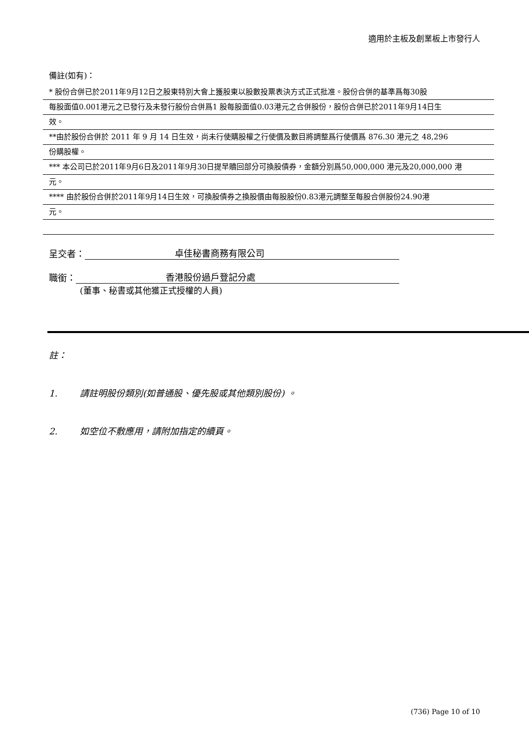適用於主板及創業板上市發行人
備註(如有)：
* 股份合併已於2011年9月12日之股東特別大會上獲股東以股數投票表決方式正式批准。股份合併的基準爲每30股
每股面值0.001港元之已發行及未發行股份合併爲1 股每股面值0.03港元之合併股份，股份合併已於2011年9月14日生
效。
**由於股份合併於 2011 年 9 月 14 日生效，尚未行使購股權之行使價及數目將調整爲行使價爲 876.30 港元之 48,296
份購股權。
*** 本公司已於2011年9月6日及2011年9月30日提早贖回部分可換股債券，金額分別爲50,000,000 港元及20,000,000 港
元。
**** 由於股份合併於2011年9月14日生效，可換股債券之換股價由每股股份0.83港元調整至每股合併股份24.90港
元。
呈交者： 卓佳秘書商務有限公司
職銜： 香港股份過戶登記分處
(董事、秘書或其他獲正式授權的人員)
註：
1. 請註明股份類別(如普通股、優先股或其他類別股份) 。
2. 如空位不敷應用，請附加指定的續頁。
(736) Page 10 of 10